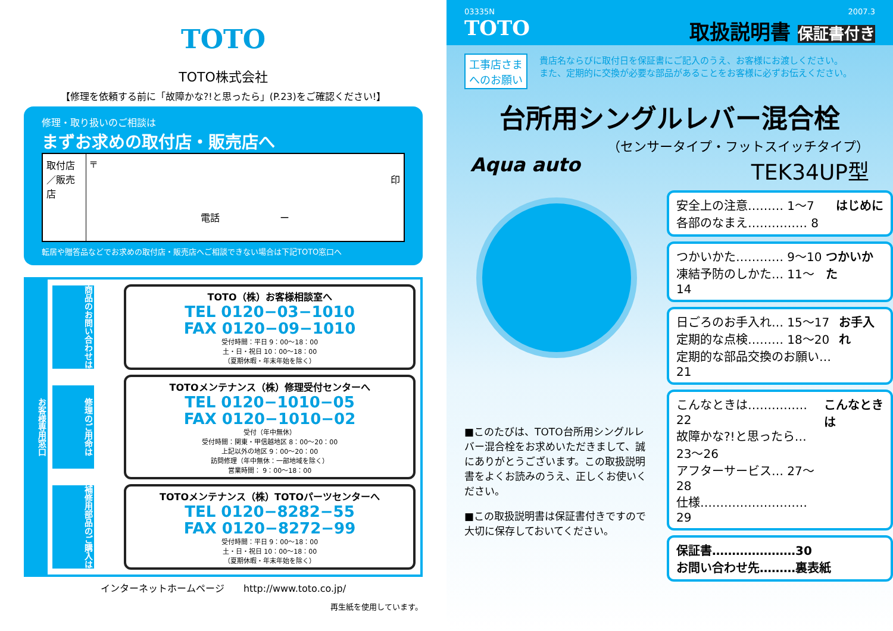TOTO
TOTO株式会社
【修理を依頼する前に「故障かな?!と思ったら」(P.23)をご確認ください!】
修理・取り扱いのご相談は
まずお求めの取付店・販売店へ
| 取付店／販売店 | 〒 印 電話 ー |
転居や贈答品などでお求めの取付店・販売店へご相談できない場合は下記TOTO窓口へ
お客様専用窓口
商品のお問い合わせは
TOTO（株）お客様相談室へ
TEL 0120−03−1010
FAX 0120−09−1010
受付時間：平日 9：00〜18：00
土・日・祝日 10：00〜18：00
（夏期休暇・年末年始を除く）
修理のご用命は
TOTOメンテナンス（株）修理受付センターへ
TEL 0120−1010−05
FAX 0120−1010−02
受付（年中無休）
受付時間：関東・甲信越地区 8：00〜20：00
上記以外の地区 9：00〜20：00
訪問修理（年中無休：一部地域を除く）
営業時間： 9：00〜18：00
補修用部品のご購入は
TOTOメンテナンス（株）TOTOパーツセンターへ
TEL 0120−8282−55
FAX 0120−8272−99
受付時間：平日 9：00〜18：00
土・日・祝日 10：00〜18：00
（夏期休暇・年末年始を除く）
インターネットホームページ　　http://www.toto.co.jp/
再生紙を使用しています。
03335N 2007.3
TOTO 取扱説明書 保証書付き
工事店さま
へのお願い
貴店名ならびに取付日を保証書にご記入のうえ、お客様にお渡しください。
また、定期的に交換が必要な部品があることをお客様に必ずお伝えください。
台所用シングルレバー混合栓
Aqua auto
（センサータイプ・フットスイッチタイプ）
TEK34UP型
■このたびは、TOTO台所用シングルレバー混合栓をお求めいただきまして、誠にありがとうございます。この取扱説明書をよくお読みのうえ、正しくお使いください。
■この取扱説明書は保証書付きですので大切に保存しておいてください。
安全上の注意……… 1〜7
各部のなまえ…………… 8
はじめに
つかいかた………… 9〜10
凍結予防のしかた… 11〜14
つかいかた
日ごろのお手入れ… 15〜17
定期的な点検……… 18〜20
定期的な部品交換のお願い… 21
お手入れ
こんなときは…………… 22
故障かな?!と思ったら… 23〜26
アフターサービス… 27〜28
仕様……………………… 29
こんなときは
保証書…………………30
お問い合わせ先………裏表紙